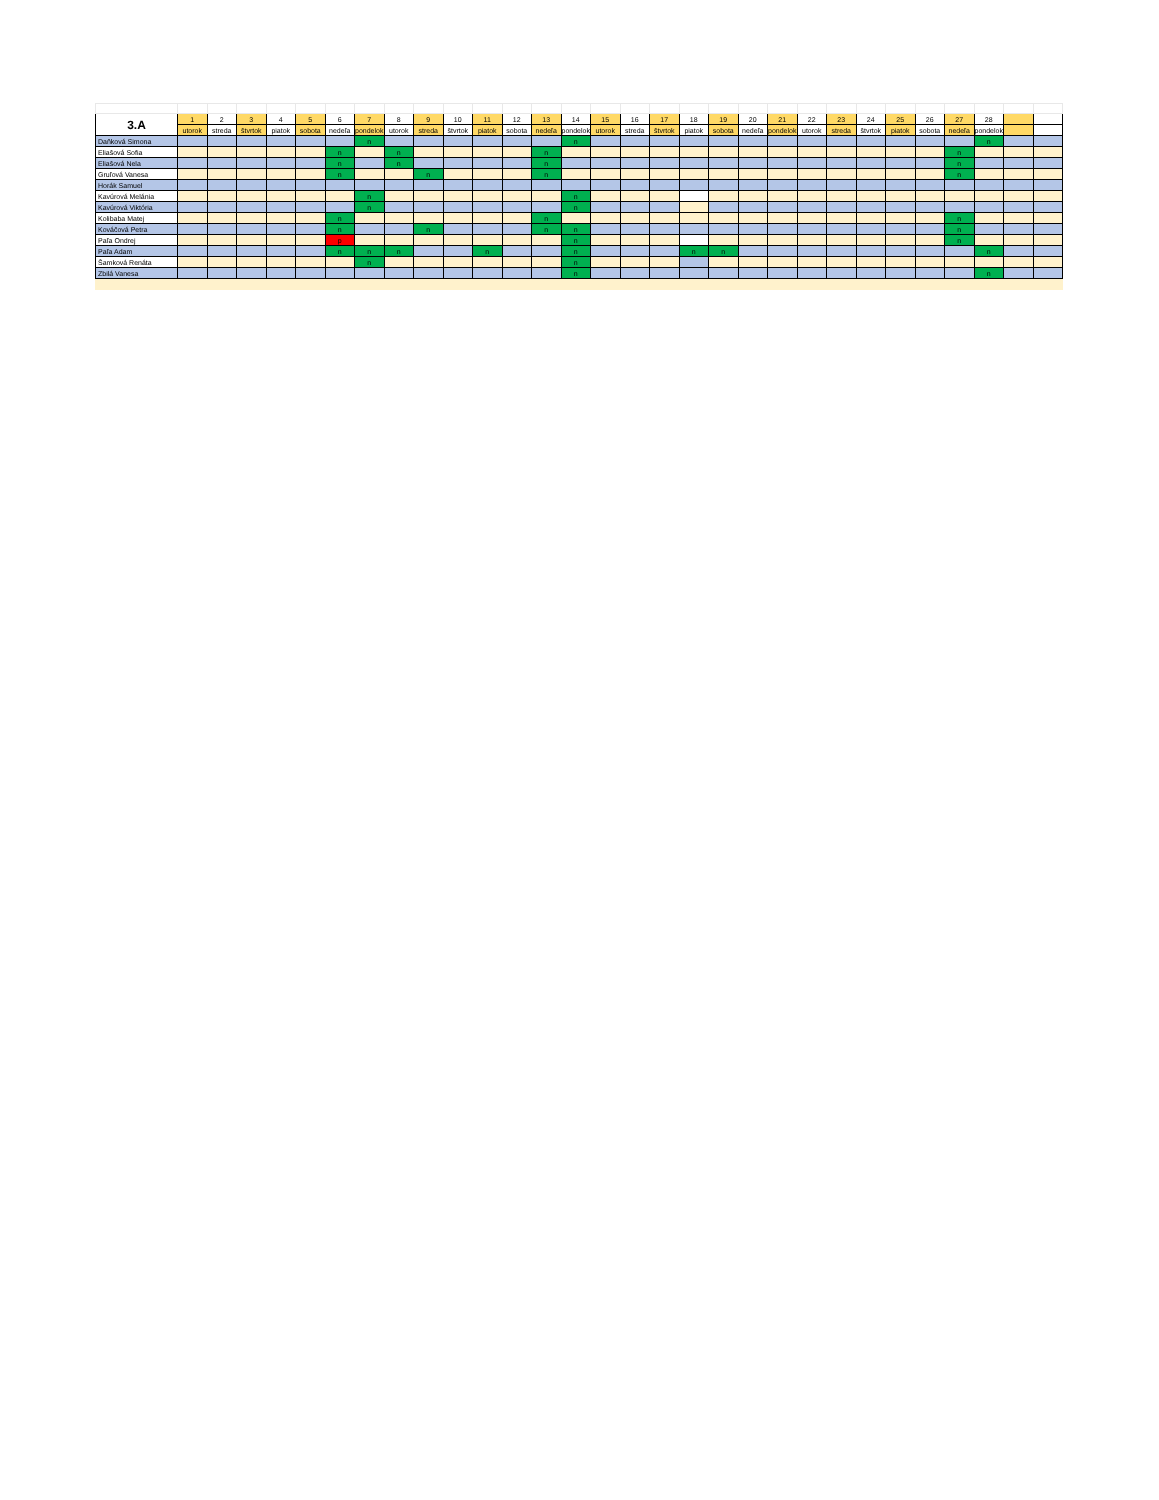| 3.A | 1 | 2 | 3 | 4 | 5 | 6 | 7 | 8 | 9 | 10 | 11 | 12 | 13 | 14 | 15 | 16 | 17 | 18 | 19 | 20 | 21 | 22 | 23 | 24 | 25 | 26 | 27 | 28 | | |
| --- | --- | --- | --- | --- | --- | --- | --- | --- | --- | --- | --- | --- | --- | --- | --- | --- | --- | --- | --- | --- | --- | --- | --- | --- | --- | --- | --- | --- | --- | --- |
| | utorok | streda | štvrtok | piatok | sobota | nedeľa | pondelok | utorok | streda | štvrtok | piatok | sobota | nedeľa | pondelok | utorok | streda | štvrtok | piatok | sobota | nedeľa | pondelok | utorok | streda | štvrtok | piatok | sobota | nedeľa | pondelok | | |
| Daňková Simona | | | | | | | n | | | | | | | n | | | | | | | | | | | | | | n | | |
| Eliašová Sofia | | | | | | n | | n | | | | | n | | | | | | | | | | | | | | n | | | |
| Eliašová Nela | | | | | | n | | n | | | | | n | | | | | | | | | | | | | | n | | | |
| Gruľová Vanesa | | | | | | n | | | n | | | | n | | | | | | | | | | | | | | n | | | |
| Horák Samuel | | | | | | | | | | | | | | | | | | | | | | | | | | | | | | |
| Kavúrová Melánia | | | | | | | n | | | | | | | n | | | | | | | | | | | | | | | | |
| Kavúrová Viktória | | | | | | | n | | | | | | | n | | | | | | | | | | | | | | | | |
| Kolibaba Matej | | | | | | n | | | | | | | n | | | | | | | | | | | | | | n | | | |
| Kováčová Petra | | | | | | n | | | n | | | | n | n | | | | | | | | | | | | | n | | | |
| Paľa Ondrej | | | | | | p | | | | | | | | n | | | | | | | | | | | | | n | | | |
| Paľa Adam | | | | | | n | n | n | | | n | | | n | | | | n | n | | | | | | | | | n | | |
| Šamková Renáta | | | | | | | n | | | | | | | n | | | | | | | | | | | | | | | | |
| Zbilá Vanesa | | | | | | | | | | | | | | n | | | | | | | | | | | | | | n | | |